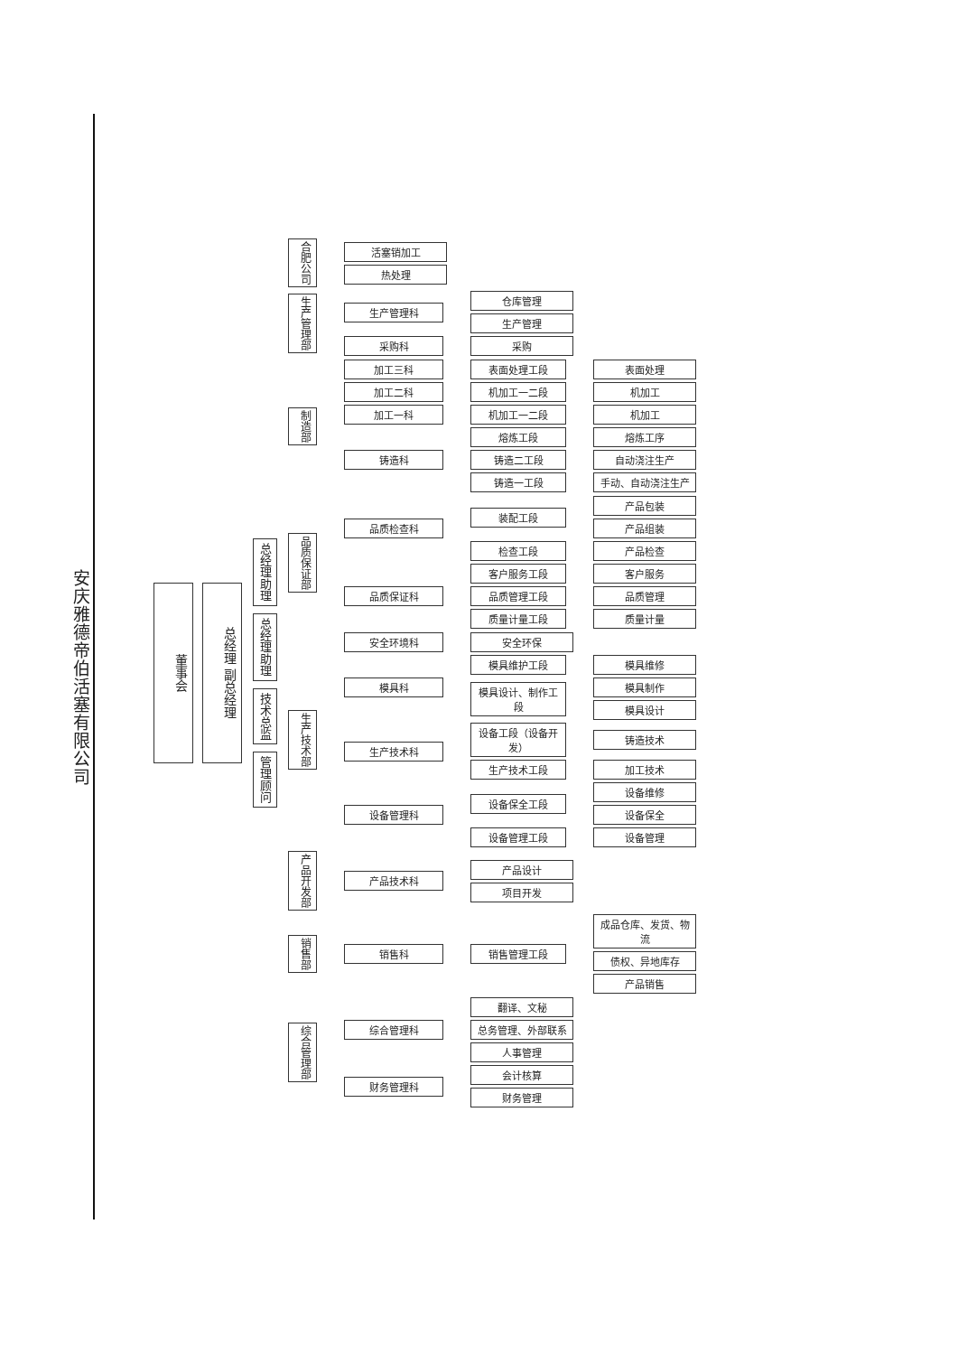安庆雅德帝伯活塞有限公司
董事会
总经理 副总经理
总经理助理
总经理助理
技术总监
管理顾问
合肥公司
活塞销加工
热处理
生产管理部
生产管理科
仓库管理
生产管理
采购科 采购
制造部
加工三科 表面处理工段 表面处理
加工二科 机加工一二段 机加工
加工一科 机加工一二段 机加工
铸造科
熔炼工段 熔炼工序
铸造二工段 自动浇注生产
铸造一工段 手动、自动浇注生产
品质保证部
品质检查科
装配工段
产品包装
产品组装
检查工段 产品检查
品质保证科
客户服务工段 客户服务
品质管理工段 品质管理
质量计量工段 质量计量
生产技术部
安全环境科 安全环保
模具科
模具维护工段 模具维修
模具设计、制作工段
模具制作
模具设计
生产技术科
设备工段（设备开发）
铸造技术
生产技术工段 加工技术
设备管理科
设备保全工段
设备维修
设备保全
设备管理工段 设备管理
产品开发部
产品技术科
产品设计
项目开发
销售部
销售科 销售管理工段
成品仓库、发货、物流
债权、异地库存
产品销售
综合管理部
综合管理科
翻译、文秘
总务管理、外部联系
人事管理
财务管理科
会计核算
财务管理